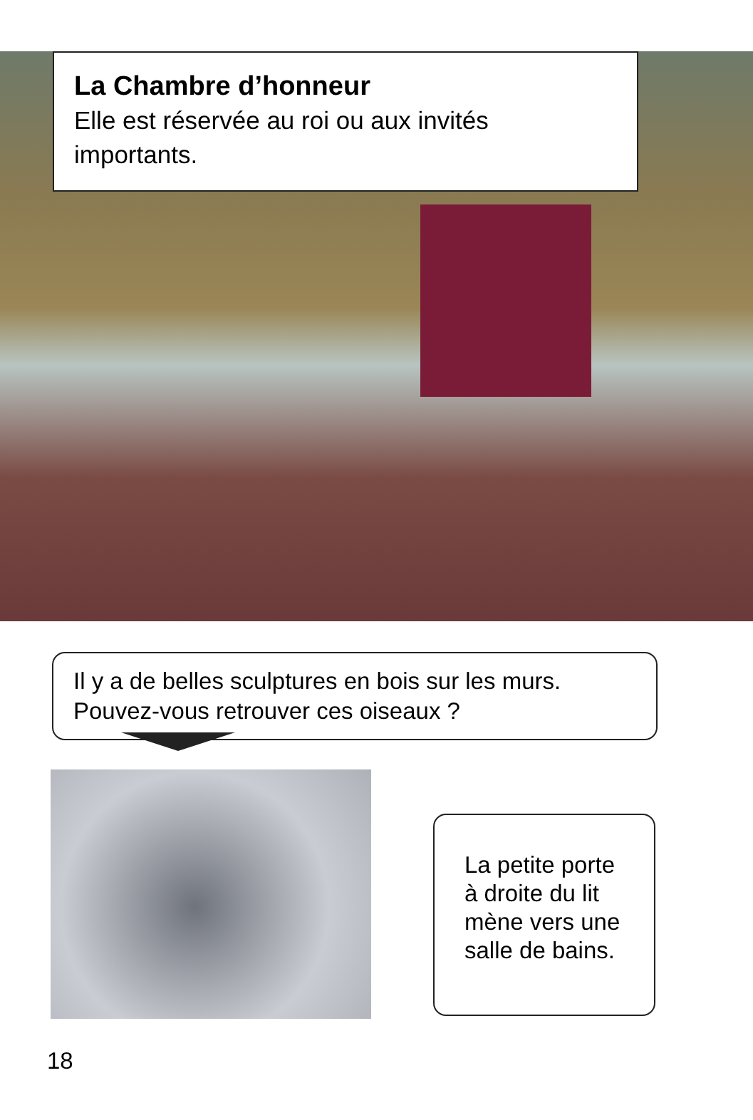La Chambre d’honneur
Elle est réservée au roi ou aux invités importants.
Il y a de belles sculptures en bois sur les murs.
Pouvez-vous retrouver ces oiseaux ?
La petite porte
à droite du lit
mène vers une
salle de bains.
18